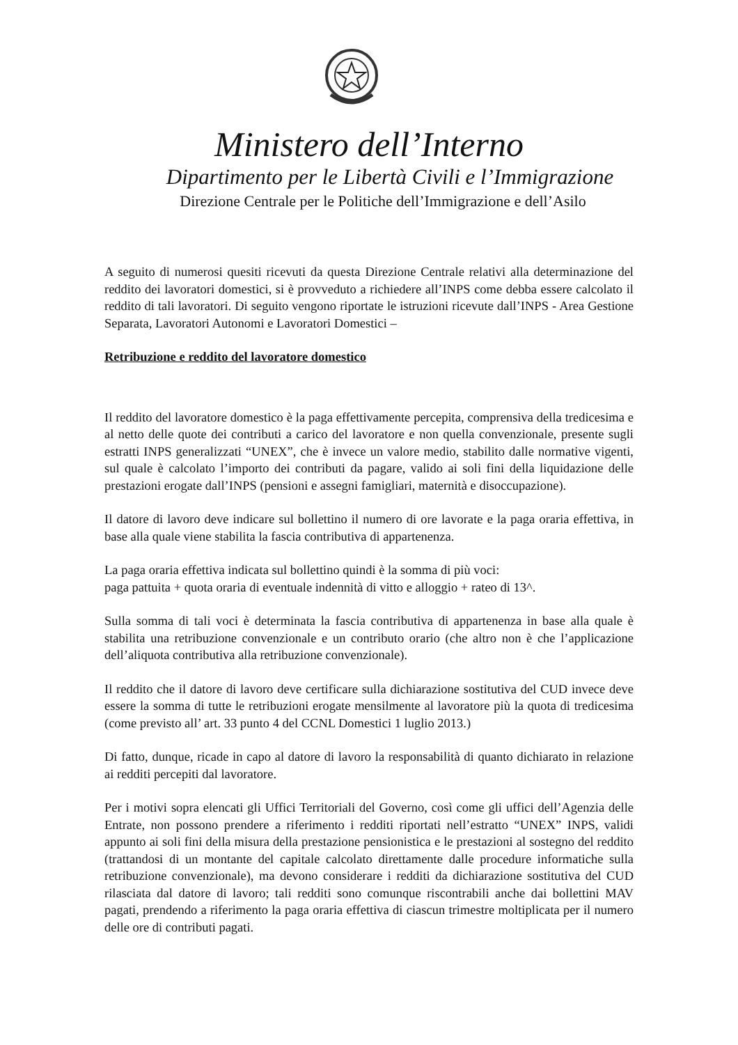Ministero dell’Interno
Dipartimento per le Libertà Civili e l’Immigrazione
Direzione Centrale per le Politiche dell’Immigrazione e dell’Asilo
A seguito di numerosi quesiti ricevuti da questa Direzione Centrale relativi alla determinazione del reddito dei lavoratori domestici, si è provveduto a richiedere all’INPS come debba essere calcolato il reddito di tali lavoratori. Di seguito vengono riportate le istruzioni ricevute dall’INPS - Area Gestione Separata, Lavoratori Autonomi e Lavoratori Domestici –
Retribuzione e reddito del lavoratore domestico
Il reddito del lavoratore domestico è la paga effettivamente percepita, comprensiva della tredicesima e al netto delle quote dei contributi a carico del lavoratore e non quella convenzionale, presente sugli estratti INPS generalizzati “UNEX”, che è invece un valore medio, stabilito dalle normative vigenti, sul quale è calcolato l’importo dei contributi da pagare, valido ai soli fini della liquidazione delle prestazioni erogate dall’INPS (pensioni e assegni famigliari, maternità e disoccupazione).
Il datore di lavoro deve indicare sul bollettino il numero di ore lavorate e la paga oraria effettiva, in base alla quale viene stabilita la fascia contributiva di appartenenza.
La paga oraria effettiva indicata sul bollettino quindi è la somma di più voci:
paga pattuita + quota oraria di eventuale indennità di vitto e alloggio + rateo di 13^.
Sulla somma di tali voci è determinata la fascia contributiva di appartenenza in base alla quale è stabilita una retribuzione convenzionale e un contributo orario (che altro non è che l’applicazione dell’aliquota contributiva alla retribuzione convenzionale).
Il reddito che il datore di lavoro deve certificare sulla dichiarazione sostitutiva del CUD invece deve essere la somma di tutte le retribuzioni erogate mensilmente al lavoratore più la quota di tredicesima (come previsto all’ art. 33 punto 4 del CCNL Domestici 1 luglio 2013.)
Di fatto, dunque, ricade in capo al datore di lavoro la responsabilità di quanto dichiarato in relazione ai redditi percepiti dal lavoratore.
Per i motivi sopra elencati gli Uffici Territoriali del Governo, così come gli uffici dell’Agenzia delle Entrate, non possono prendere a riferimento i redditi riportati nell’estratto “UNEX” INPS, validi appunto ai soli fini della misura della prestazione pensionistica e le prestazioni al sostegno del reddito (trattandosi di un montante del capitale calcolato direttamente dalle procedure informatiche sulla retribuzione convenzionale), ma devono considerare i redditi da dichiarazione sostitutiva del CUD rilasciata dal datore di lavoro; tali redditi sono comunque riscontrabili anche dai bollettini MAV pagati, prendendo a riferimento la paga oraria effettiva di ciascun trimestre moltiplicata per il numero delle ore di contributi pagati.